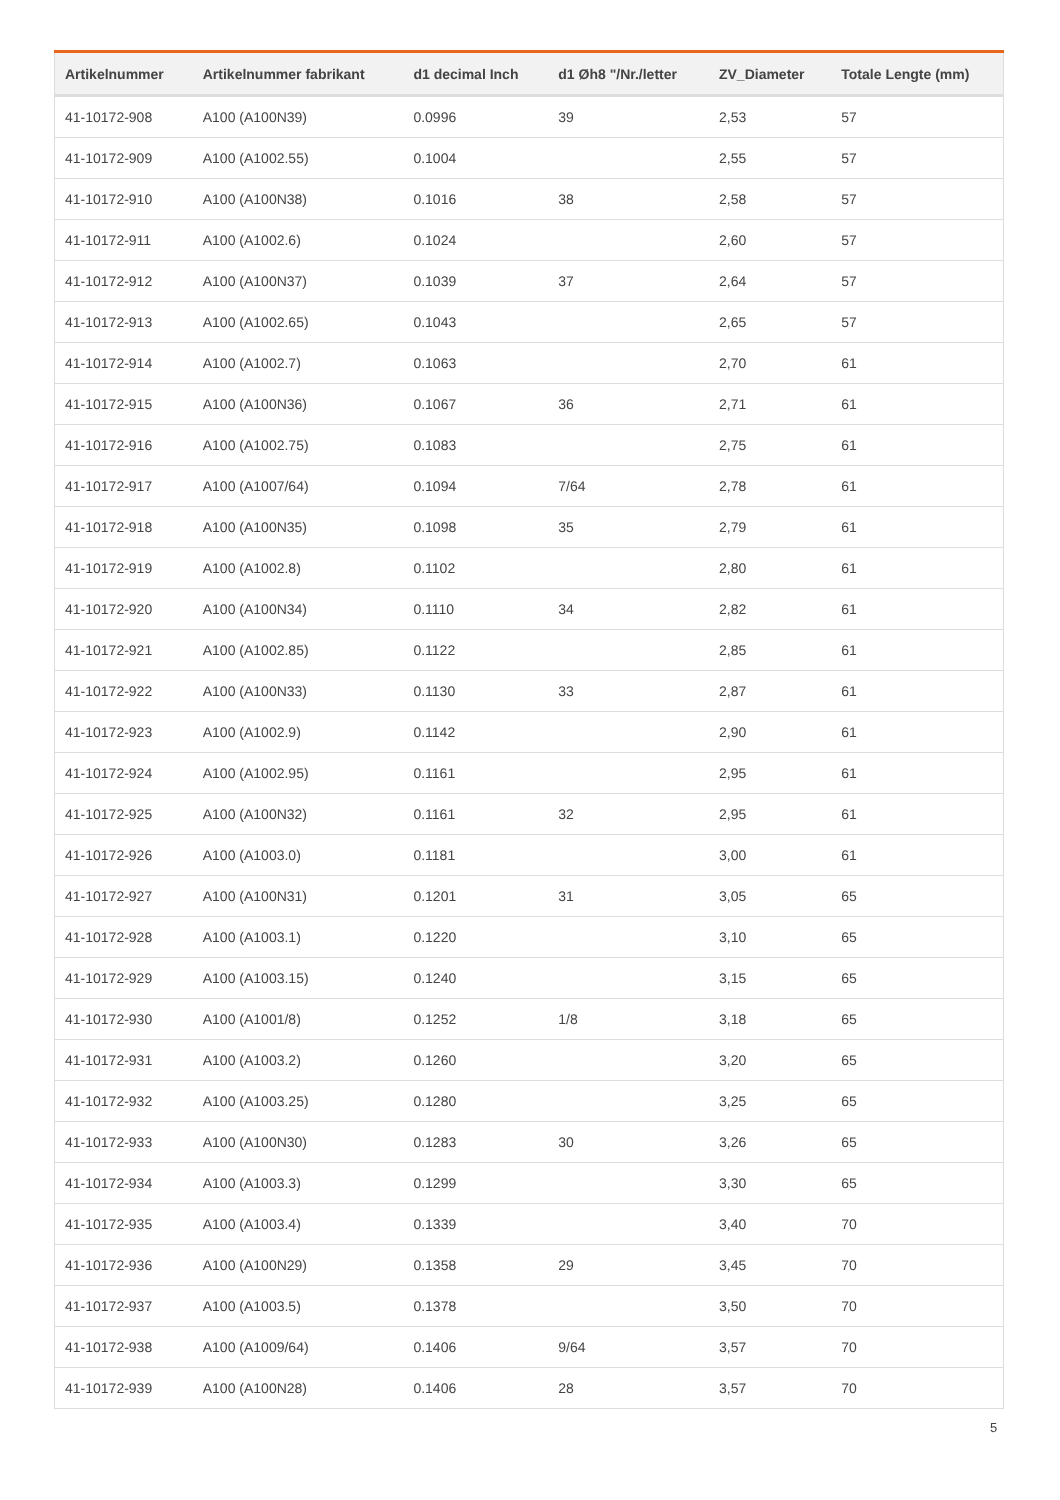| Artikelnummer | Artikelnummer fabrikant | d1 decimal Inch | d1 Øh8 "/Nr./letter | ZV_Diameter | Totale Lengte (mm) |
| --- | --- | --- | --- | --- | --- |
| 41-10172-908 | A100 (A100N39) | 0.0996 | 39 | 2,53 | 57 |
| 41-10172-909 | A100 (A1002.55) | 0.1004 | | 2,55 | 57 |
| 41-10172-910 | A100 (A100N38) | 0.1016 | 38 | 2,58 | 57 |
| 41-10172-911 | A100 (A1002.6) | 0.1024 | | 2,60 | 57 |
| 41-10172-912 | A100 (A100N37) | 0.1039 | 37 | 2,64 | 57 |
| 41-10172-913 | A100 (A1002.65) | 0.1043 | | 2,65 | 57 |
| 41-10172-914 | A100 (A1002.7) | 0.1063 | | 2,70 | 61 |
| 41-10172-915 | A100 (A100N36) | 0.1067 | 36 | 2,71 | 61 |
| 41-10172-916 | A100 (A1002.75) | 0.1083 | | 2,75 | 61 |
| 41-10172-917 | A100 (A1007/64) | 0.1094 | 7/64 | 2,78 | 61 |
| 41-10172-918 | A100 (A100N35) | 0.1098 | 35 | 2,79 | 61 |
| 41-10172-919 | A100 (A1002.8) | 0.1102 | | 2,80 | 61 |
| 41-10172-920 | A100 (A100N34) | 0.1110 | 34 | 2,82 | 61 |
| 41-10172-921 | A100 (A1002.85) | 0.1122 | | 2,85 | 61 |
| 41-10172-922 | A100 (A100N33) | 0.1130 | 33 | 2,87 | 61 |
| 41-10172-923 | A100 (A1002.9) | 0.1142 | | 2,90 | 61 |
| 41-10172-924 | A100 (A1002.95) | 0.1161 | | 2,95 | 61 |
| 41-10172-925 | A100 (A100N32) | 0.1161 | 32 | 2,95 | 61 |
| 41-10172-926 | A100 (A1003.0) | 0.1181 | | 3,00 | 61 |
| 41-10172-927 | A100 (A100N31) | 0.1201 | 31 | 3,05 | 65 |
| 41-10172-928 | A100 (A1003.1) | 0.1220 | | 3,10 | 65 |
| 41-10172-929 | A100 (A1003.15) | 0.1240 | | 3,15 | 65 |
| 41-10172-930 | A100 (A1001/8) | 0.1252 | 1/8 | 3,18 | 65 |
| 41-10172-931 | A100 (A1003.2) | 0.1260 | | 3,20 | 65 |
| 41-10172-932 | A100 (A1003.25) | 0.1280 | | 3,25 | 65 |
| 41-10172-933 | A100 (A100N30) | 0.1283 | 30 | 3,26 | 65 |
| 41-10172-934 | A100 (A1003.3) | 0.1299 | | 3,30 | 65 |
| 41-10172-935 | A100 (A1003.4) | 0.1339 | | 3,40 | 70 |
| 41-10172-936 | A100 (A100N29) | 0.1358 | 29 | 3,45 | 70 |
| 41-10172-937 | A100 (A1003.5) | 0.1378 | | 3,50 | 70 |
| 41-10172-938 | A100 (A1009/64) | 0.1406 | 9/64 | 3,57 | 70 |
| 41-10172-939 | A100 (A100N28) | 0.1406 | 28 | 3,57 | 70 |
5